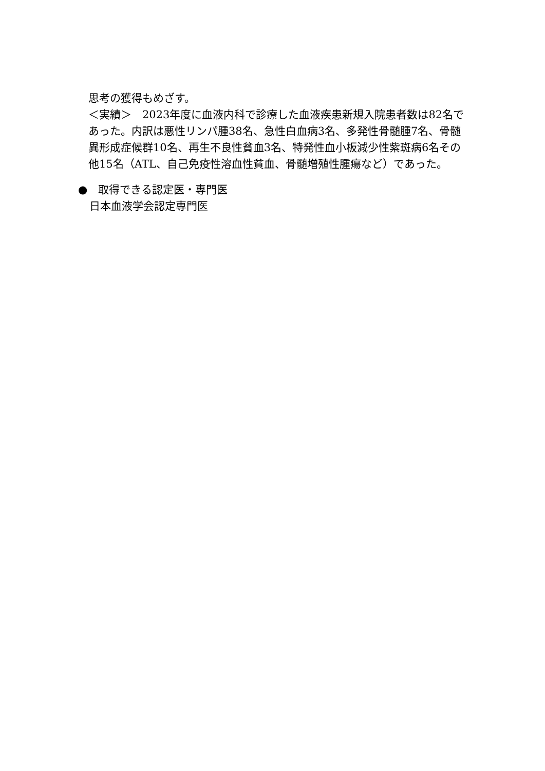思考の獲得もめざす。
＜実績＞　2023年度に血液内科で診療した血液疾患新規入院患者数は82名であった。内訳は悪性リンパ腫38名、急性白血病3名、多発性骨髄腫7名、骨髄異形成症候群10名、再生不良性貧血3名、特発性血小板減少性紫斑病6名その他15名（ATL、自己免疫性溶血性貧血、骨髄増殖性腫瘍など）であった。
●　取得できる認定医・専門医
日本血液学会認定専門医